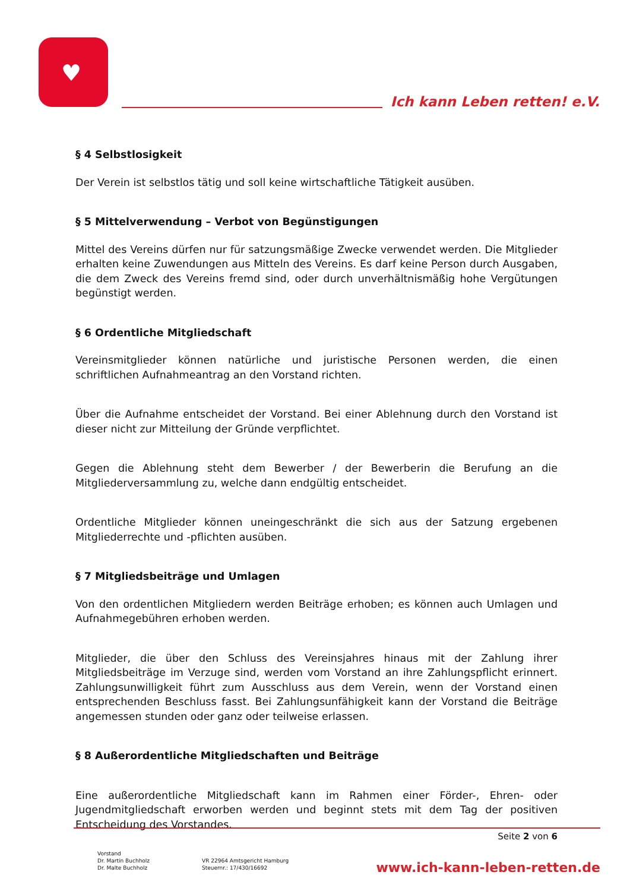♥
Ich kann Leben retten! e.V.
§ 4 Selbstlosigkeit
Der Verein ist selbstlos tätig und soll keine wirtschaftliche Tätigkeit ausüben.
§ 5 Mittelverwendung – Verbot von Begünstigungen
Mittel des Vereins dürfen nur für satzungsmäßige Zwecke verwendet werden. Die Mitglieder erhalten keine Zuwendungen aus Mitteln des Vereins. Es darf keine Person durch Ausgaben, die dem Zweck des Vereins fremd sind, oder durch unverhältnismäßig hohe Vergütungen begünstigt werden.
§ 6 Ordentliche Mitgliedschaft
Vereinsmitglieder können natürliche und juristische Personen werden, die einen schriftlichen Aufnahmeantrag an den Vorstand richten.
Über die Aufnahme entscheidet der Vorstand. Bei einer Ablehnung durch den Vorstand ist dieser nicht zur Mitteilung der Gründe verpflichtet.
Gegen die Ablehnung steht dem Bewerber / der Bewerberin die Berufung an die Mitgliederversammlung zu, welche dann endgültig entscheidet.
Ordentliche Mitglieder können uneingeschränkt die sich aus der Satzung ergebenen Mitgliederrechte und -pflichten ausüben.
§ 7 Mitgliedsbeiträge und Umlagen
Von den ordentlichen Mitgliedern werden Beiträge erhoben; es können auch Umlagen und Aufnahmegebühren erhoben werden.
Mitglieder, die über den Schluss des Vereinsjahres hinaus mit der Zahlung ihrer Mitgliedsbeiträge im Verzuge sind, werden vom Vorstand an ihre Zahlungspflicht erinnert. Zahlungsunwilligkeit führt zum Ausschluss aus dem Verein, wenn der Vorstand einen entsprechenden Beschluss fasst. Bei Zahlungsunfähigkeit kann der Vorstand die Beiträge angemessen stunden oder ganz oder teilweise erlassen.
§ 8 Außerordentliche Mitgliedschaften und Beiträge
Eine außerordentliche Mitgliedschaft kann im Rahmen einer Förder-, Ehren- oder Jugendmitgliedschaft erworben werden und beginnt stets mit dem Tag der positiven Entscheidung des Vorstandes.
Seite 2 von 6
Vorstand
Dr. Martin Buchholz
Dr. Malte Buchholz
VR 22964 Amtsgericht Hamburg
Steuernr.: 17/430/16692
www.ich-kann-leben-retten.de